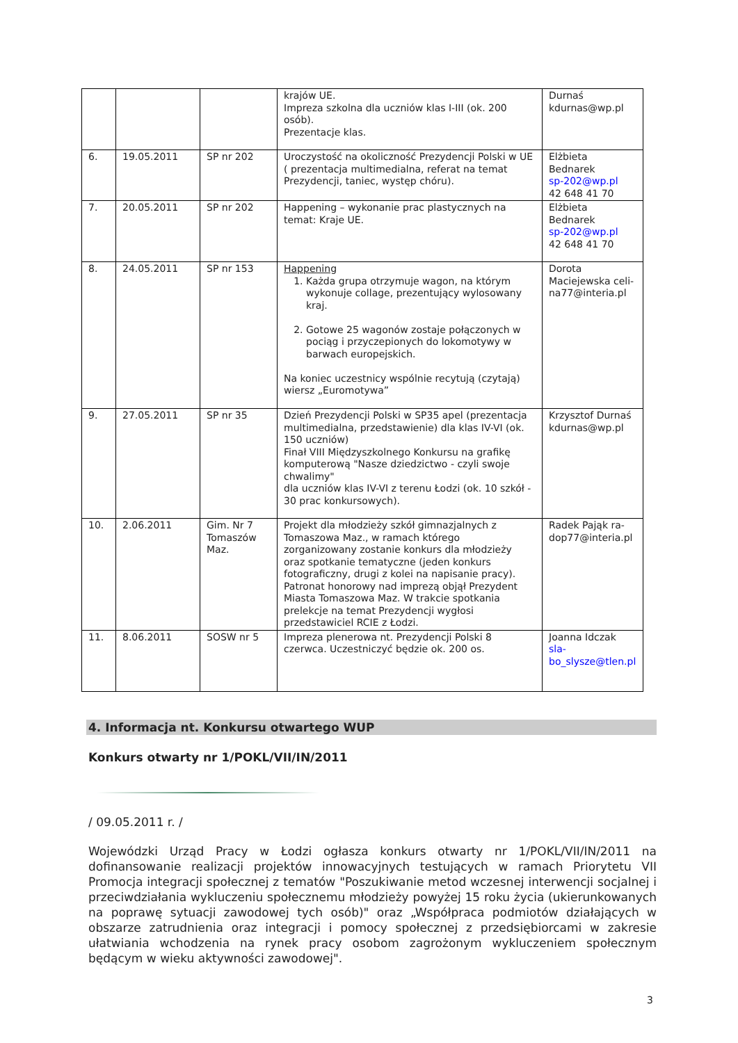| | | | krajów UE. Impreza szkolna dla uczniów klas I-III (ok. 200 osób). Prezentacje klas. | Durnaś kdurnas@wp.pl |
| 6. | 19.05.2011 | SP nr 202 | Uroczystość na okoliczność Prezydencji Polski w UE ( prezentacja multimedialna, referat na temat Prezydencji, taniec, występ chóru). | Elżbieta Bednarek sp-202@wp.pl 42 648 41 70 |
| 7. | 20.05.2011 | SP nr 202 | Happening – wykonanie prac plastycznych na temat: Kraje UE. | Elżbieta Bednarek sp-202@wp.pl 42 648 41 70 |
| 8. | 24.05.2011 | SP nr 153 | Happening 1. Każda grupa otrzymuje wagon, na którym wykonuje collage, prezentujący wylosowany kraj. 2. Gotowe 25 wagonów zostaje połączonych w pociąg i przyczepionych do lokomotywy w barwach europejskich. Na koniec uczestnicy wspólnie recytują (czytają) wiersz „Euromotywa” | Dorota Maciejewska celi-na77@interia.pl |
| 9. | 27.05.2011 | SP nr 35 | Dzień Prezydencji Polski w SP35 apel (prezentacja multimedialna, przedstawienie) dla klas IV-VI (ok. 150 uczniów) Finał VIII Międzyszkolnego Konkursu na grafikę komputerową "Nasze dziedzictwo - czyli swoje chwalimy" dla uczniów klas IV-VI z terenu Łodzi (ok. 10 szkół - 30 prac konkursowych). | Krzysztof Durnaś kdurnas@wp.pl |
| 10. | 2.06.2011 | Gim. Nr 7 Tomaszów Maz. | Projekt dla młodzieży szkół gimnazjalnych z Tomaszowa Maz., w ramach którego zorganizowany zostanie konkurs dla młodzieży oraz spotkanie tematyczne (jeden konkurs fotograficzny, drugi z kolei na napisanie pracy). Patronat honorowy nad imprezą objął Prezydent Miasta Tomaszowa Maz. W trakcie spotkania prelekcje na temat Prezydencji wygłosi przedstawiciel RCIE z Łodzi. | Radek Pająk ra-dop77@interia.pl |
| 11. | 8.06.2011 | SOSW nr 5 | Impreza plenerowa nt. Prezydencji Polski 8 czerwca. Uczestniczyć będzie ok. 200 os. | Joanna Idczak sla-bo_slysze@tlen.pl |
4. Informacja nt. Konkursu otwartego WUP
Konkurs otwarty nr 1/POKL/VII/IN/2011
/ 09.05.2011 r. /
Wojewódzki Urząd Pracy w Łodzi ogłasza konkurs otwarty nr 1/POKL/VII/IN/2011 na dofinansowanie realizacji projektów innowacyjnych testujących w ramach Priorytetu VII Promocja integracji społecznej z tematów "Poszukiwanie metod wczesnej interwencji socjalnej i przeciwdziałania wykluczeniu społecznemu młodzieży powyżej 15 roku życia (ukierunkowanych na poprawę sytuacji zawodowej tych osób)" oraz „Współpraca podmiotów działających w obszarze zatrudnienia oraz integracji i pomocy społecznej z przedsiębiorcami w zakresie ułatwiania wchodzenia na rynek pracy osobom zagrożonym wykluczeniem społecznym będącym w wieku aktywności zawodowej".
3